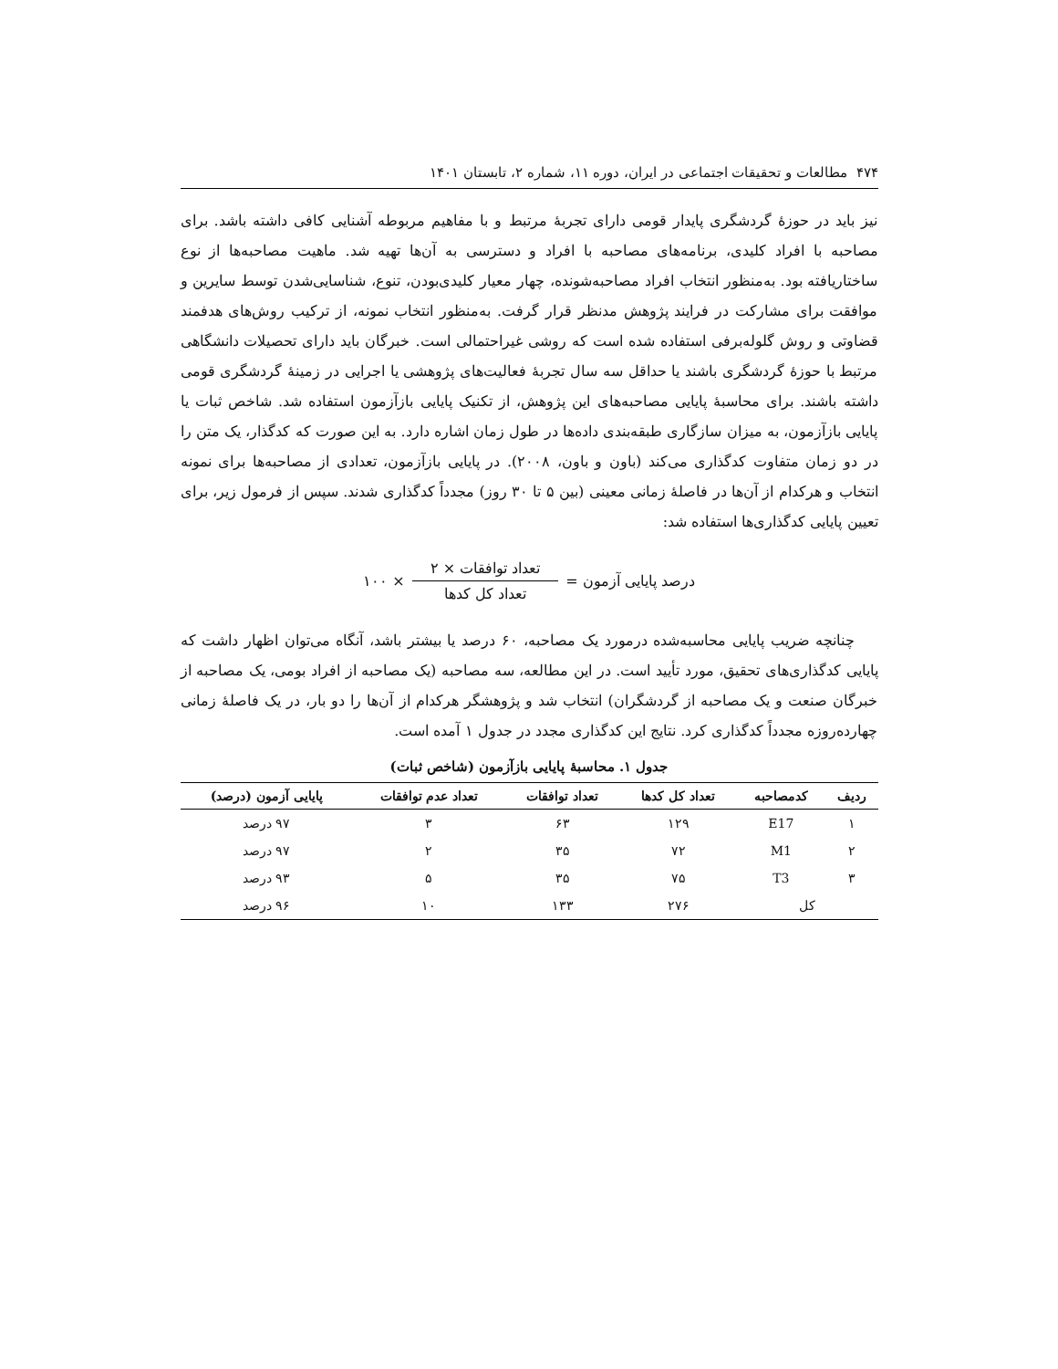۴۷۴ مطالعات و تحقیقات اجتماعی در ایران، دوره ۱۱، شماره ۲، تابستان ۱۴۰۱
نیز باید در حوزهٔ گردشگری پایدار قومی دارای تجربهٔ مرتبط و با مفاهیم مربوطه آشنایی کافی داشته باشد. برای مصاحبه با افراد کلیدی، برنامه‌های مصاحبه با افراد و دسترسی به آن‌ها تهیه شد. ماهیت مصاحبه‌ها از نوع ساختاریافته بود. به‌منظور انتخاب افراد مصاحبه‌شونده، چهار معیار کلیدی‌بودن، تنوع، شناسایی‌شدن توسط سایرین و موافقت برای مشارکت در فرایند پژوهش مدنظر قرار گرفت. به‌منظور انتخاب نمونه، از ترکیب روش‌های هدفمند قضاوتی و روش گلوله‌برفی استفاده شده است که روشی غیراحتمالی است. خبرگان باید دارای تحصیلات دانشگاهی مرتبط با حوزهٔ گردشگری باشند یا حداقل سه سال تجربهٔ فعالیت‌های پژوهشی یا اجرایی در زمینهٔ گردشگری قومی داشته باشند. برای محاسبهٔ پایایی مصاحبه‌های این پژوهش، از تکنیک پایایی بازآزمون استفاده شد. شاخص ثبات یا پایایی بازآزمون، به میزان سازگاری طبقه‌بندی داده‌ها در طول زمان اشاره دارد. به این صورت که کدگذار، یک متن را در دو زمان متفاوت کدگذاری می‌کند (باون و باون، ۲۰۰۸). در پایایی بازآزمون، تعدادی از مصاحبه‌ها برای نمونه انتخاب و هرکدام از آن‌ها در فاصلهٔ زمانی معینی (بین ۵ تا ۳۰ روز) مجدداً کدگذاری شدند. سپس از فرمول زیر، برای تعیین پایایی کدگذاری‌ها استفاده شد:
درصد پایایی آزمون = تعداد توافقات × ۲ تعداد کل کدها × ۱۰۰
چنانچه ضریب پایایی محاسبه‌شده درمورد یک مصاحبه، ۶۰ درصد یا بیشتر باشد، آنگاه می‌توان اظهار داشت که پایایی کدگذاری‌های تحقیق، مورد تأیید است. در این مطالعه، سه مصاحبه (یک مصاحبه از افراد بومی، یک مصاحبه از خبرگان صنعت و یک مصاحبه از گردشگران) انتخاب شد و پژوهشگر هرکدام از آن‌ها را دو بار، در یک فاصلهٔ زمانی چهارده‌روزه مجدداً کدگذاری کرد. نتایج این کدگذاری مجدد در جدول ۱ آمده است.
جدول ۱. محاسبهٔ پایایی بازآزمون (شاخص ثبات)
| ردیف | کدمصاحبه | تعداد کل کدها | تعداد توافقات | تعداد عدم توافقات | پایایی آزمون (درصد) |
| --- | --- | --- | --- | --- | --- |
| ۱ | E17 | ۱۲۹ | ۶۳ | ۳ | ۹۷ درصد |
| ۲ | M1 | ۷۲ | ۳۵ | ۲ | ۹۷ درصد |
| ۳ | T3 | ۷۵ | ۳۵ | ۵ | ۹۳ درصد |
| کل | | ۲۷۶ | ۱۳۳ | ۱۰ | ۹۶ درصد |